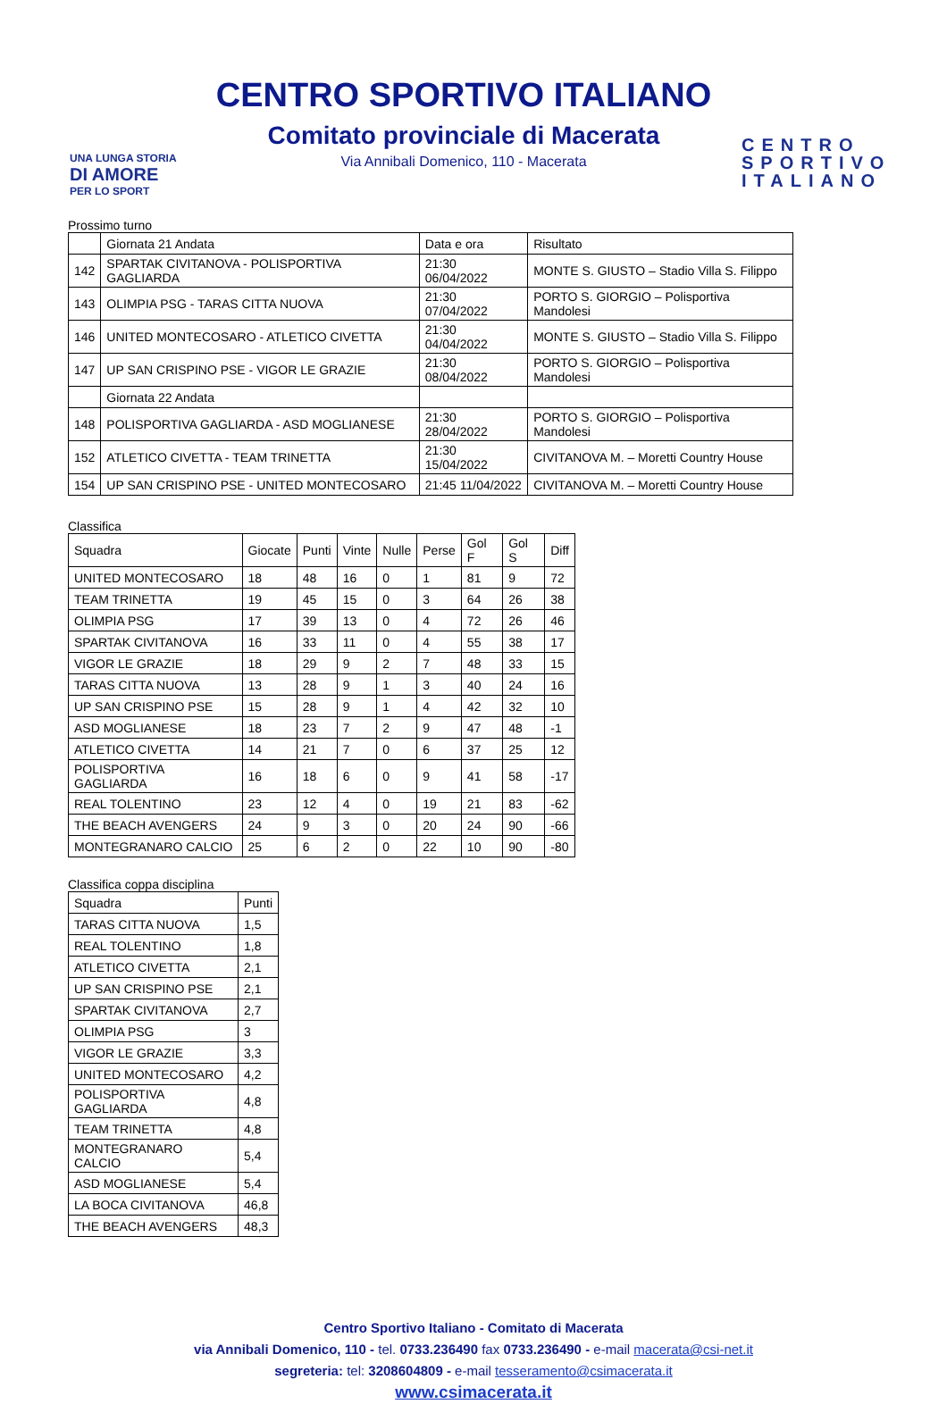UNA LUNGA STORIA
DI AMORE
PER LO SPORT
CENTRO SPORTIVO ITALIANO
Comitato provinciale di Macerata
Via Annibali Domenico, 110 - Macerata
CENTRO SPORTIVO ITALIANO
Prossimo turno
| | Giornata 21 Andata | Data e ora | Risultato |
| 142 | SPARTAK CIVITANOVA - POLISPORTIVA GAGLIARDA | 21:30 06/04/2022 | MONTE S. GIUSTO – Stadio Villa S. Filippo |
| 143 | OLIMPIA PSG - TARAS CITTA NUOVA | 21:30 07/04/2022 | PORTO S. GIORGIO – Polisportiva Mandolesi |
| 146 | UNITED MONTECOSARO - ATLETICO CIVETTA | 21:30 04/04/2022 | MONTE S. GIUSTO – Stadio Villa S. Filippo |
| 147 | UP SAN CRISPINO PSE - VIGOR LE GRAZIE | 21:30 08/04/2022 | PORTO S. GIORGIO – Polisportiva Mandolesi |
| | Giornata 22 Andata | | |
| 148 | POLISPORTIVA GAGLIARDA - ASD MOGLIANESE | 21:30 28/04/2022 | PORTO S. GIORGIO – Polisportiva Mandolesi |
| 152 | ATLETICO CIVETTA - TEAM TRINETTA | 21:30 15/04/2022 | CIVITANOVA M. – Moretti Country House |
| 154 | UP SAN CRISPINO PSE - UNITED MONTECOSARO | 21:45 11/04/2022 | CIVITANOVA M. – Moretti Country House |
Classifica
| Squadra | Giocate | Punti | Vinte | Nulle | Perse | Gol F | Gol S | Diff |
| --- | --- | --- | --- | --- | --- | --- | --- | --- |
| UNITED MONTECOSARO | 18 | 48 | 16 | 0 | 1 | 81 | 9 | 72 |
| TEAM TRINETTA | 19 | 45 | 15 | 0 | 3 | 64 | 26 | 38 |
| OLIMPIA PSG | 17 | 39 | 13 | 0 | 4 | 72 | 26 | 46 |
| SPARTAK CIVITANOVA | 16 | 33 | 11 | 0 | 4 | 55 | 38 | 17 |
| VIGOR LE GRAZIE | 18 | 29 | 9 | 2 | 7 | 48 | 33 | 15 |
| TARAS CITTA NUOVA | 13 | 28 | 9 | 1 | 3 | 40 | 24 | 16 |
| UP SAN CRISPINO PSE | 15 | 28 | 9 | 1 | 4 | 42 | 32 | 10 |
| ASD MOGLIANESE | 18 | 23 | 7 | 2 | 9 | 47 | 48 | -1 |
| ATLETICO CIVETTA | 14 | 21 | 7 | 0 | 6 | 37 | 25 | 12 |
| POLISPORTIVA GAGLIARDA | 16 | 18 | 6 | 0 | 9 | 41 | 58 | -17 |
| REAL TOLENTINO | 23 | 12 | 4 | 0 | 19 | 21 | 83 | -62 |
| THE BEACH AVENGERS | 24 | 9 | 3 | 0 | 20 | 24 | 90 | -66 |
| MONTEGRANARO CALCIO | 25 | 6 | 2 | 0 | 22 | 10 | 90 | -80 |
Classifica coppa disciplina
| Squadra | Punti |
| --- | --- |
| TARAS CITTA NUOVA | 1,5 |
| REAL TOLENTINO | 1,8 |
| ATLETICO CIVETTA | 2,1 |
| UP SAN CRISPINO PSE | 2,1 |
| SPARTAK CIVITANOVA | 2,7 |
| OLIMPIA PSG | 3 |
| VIGOR LE GRAZIE | 3,3 |
| UNITED MONTECOSARO | 4,2 |
| POLISPORTIVA GAGLIARDA | 4,8 |
| TEAM TRINETTA | 4,8 |
| MONTEGRANARO CALCIO | 5,4 |
| ASD MOGLIANESE | 5,4 |
| LA BOCA CIVITANOVA | 46,8 |
| THE BEACH AVENGERS | 48,3 |
Centro Sportivo Italiano - Comitato di Macerata
via Annibali Domenico, 110 - tel. 0733.236490 fax 0733.236490 - e-mail macerata@csi-net.it
segreteria: tel: 3208604809 - e-mail tesseramento@csimacerata.it
www.csimacerata.it